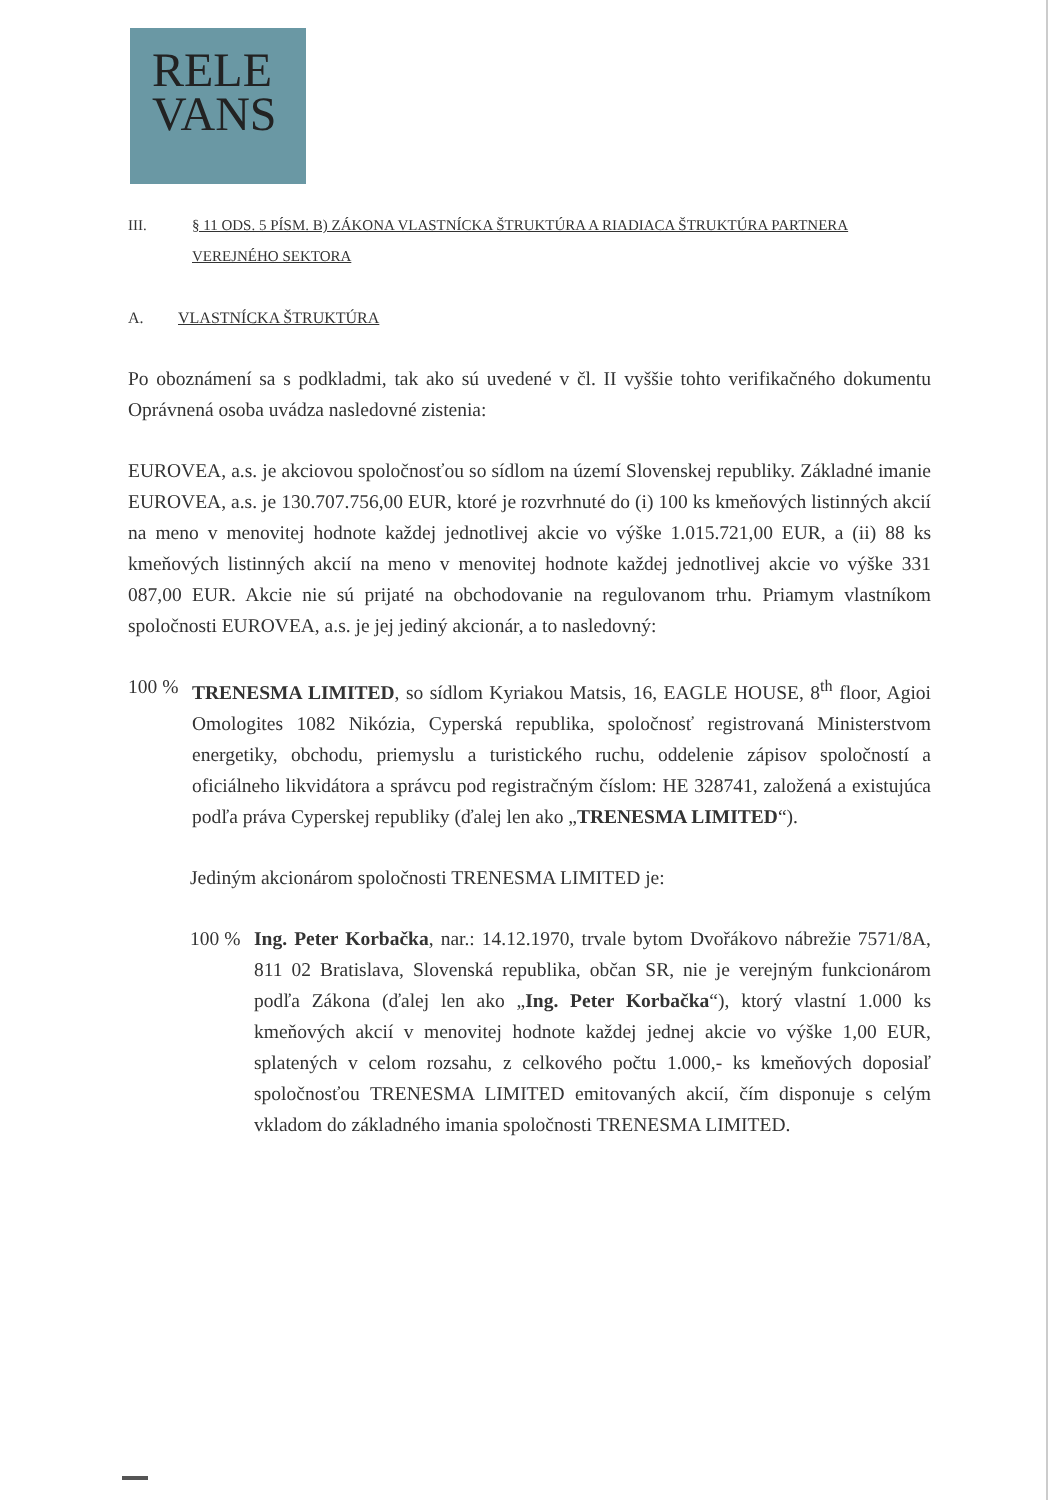RELE
VANS
III. § 11 ODS. 5 PÍSM. B) ZÁKONA VLASTNÍCKA ŠTRUKTÚRA A RIADIACA ŠTRUKTÚRA PARTNERA VEREJNÉHO SEKTORA
A. VLASTNÍCKA ŠTRUKTÚRA
Po oboznámení sa s podkladmi, tak ako sú uvedené v čl. II vyššie tohto verifikačného dokumentu Oprávnená osoba uvádza nasledovné zistenia:
EUROVEA, a.s. je akciovou spoločnosťou so sídlom na území Slovenskej republiky. Základné imanie EUROVEA, a.s. je 130.707.756,00 EUR, ktoré je rozvrhnuté do (i) 100 ks kmeňových listinných akcií na meno v menovitej hodnote každej jednotlivej akcie vo výške 1.015.721,00 EUR, a (ii) 88 ks kmeňových listinných akcií na meno v menovitej hodnote každej jednotlivej akcie vo výške 331 087,00 EUR. Akcie nie sú prijaté na obchodovanie na regulovanom trhu. Priamym vlastníkom spoločnosti EUROVEA, a.s. je jej jediný akcionár, a to nasledovný:
100 % TRENESMA LIMITED, so sídlom Kyriakou Matsis, 16, EAGLE HOUSE, 8<sup>th</sup> floor, Agioi Omologites 1082 Nikózia, Cyperská republika, spoločnosť registrovaná Ministerstvom energetiky, obchodu, priemyslu a turistického ruchu, oddelenie zápisov spoločností a oficiálneho likvidátora a správcu pod registračným číslom: HE 328741, založená a existujúca podľa práva Cyperskej republiky (ďalej len ako „TRENESMA LIMITED“).
Jediným akcionárom spoločnosti TRENESMA LIMITED je:
100 % Ing. Peter Korbačka, nar.: 14.12.1970, trvale bytom Dvořákovo nábrežie 7571/8A, 811 02 Bratislava, Slovenská republika, občan SR, nie je verejným funkcionárom podľa Zákona (ďalej len ako „Ing. Peter Korbačka“), ktorý vlastní 1.000 ks kmeňových akcií v menovitej hodnote každej jednej akcie vo výške 1,00 EUR, splatených v celom rozsahu, z celkového počtu 1.000,- ks kmeňových doposiaľ spoločnosťou TRENESMA LIMITED emitovaných akcií, čím disponuje s celým vkladom do základného imania spoločnosti TRENESMA LIMITED.